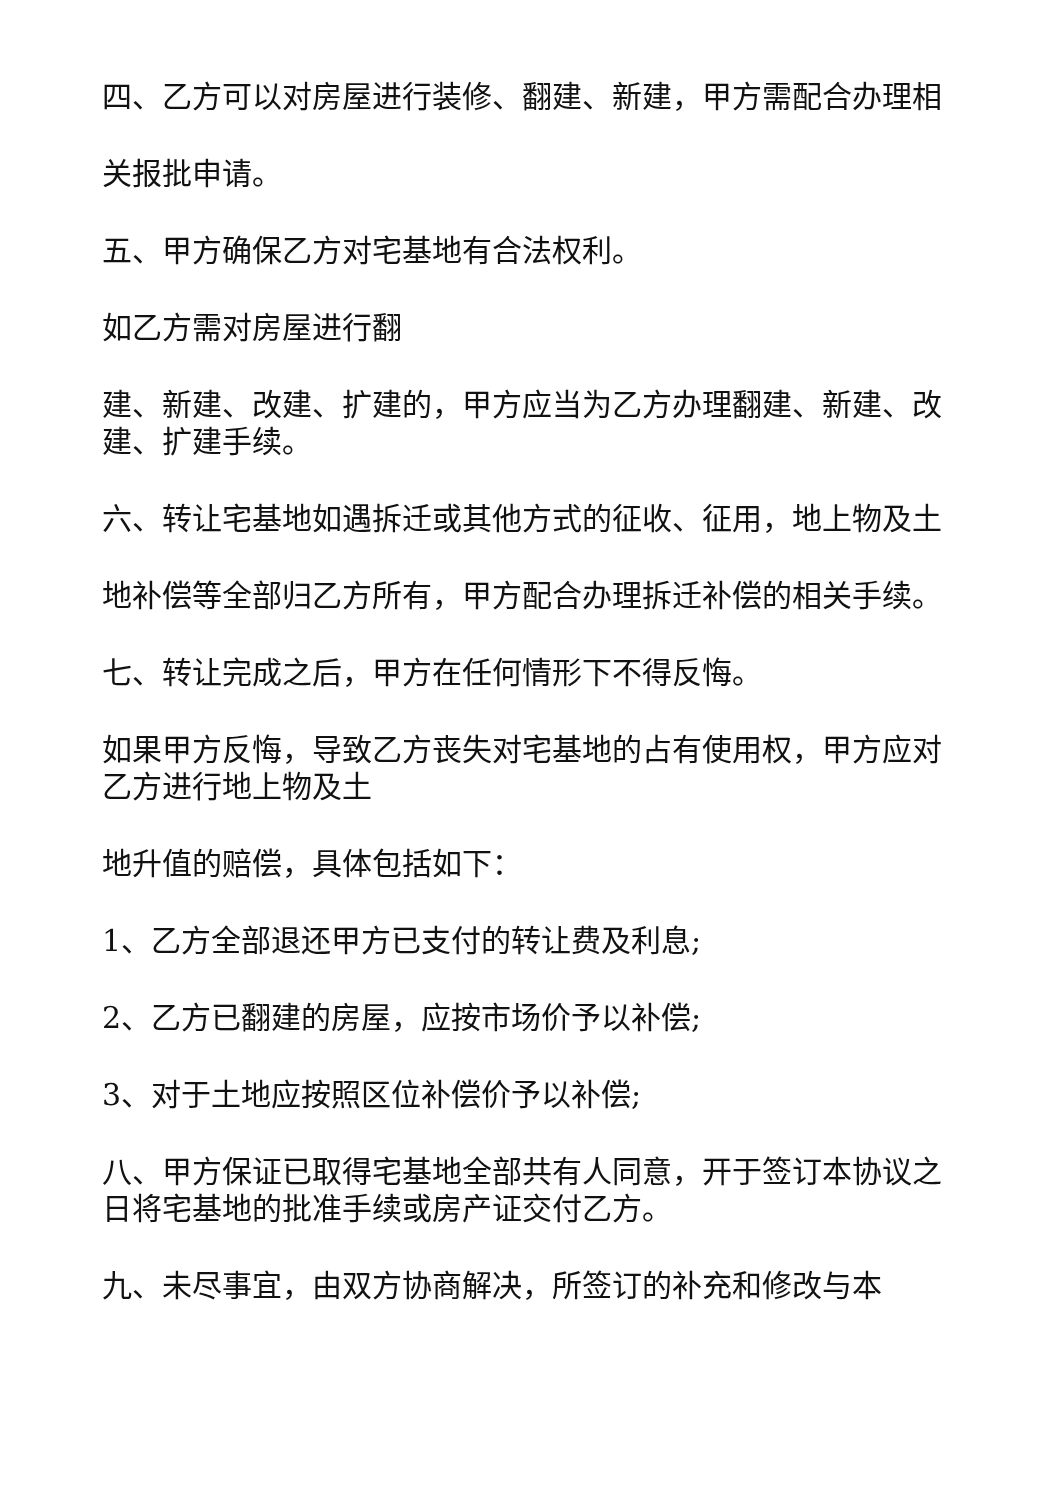四、乙方可以对房屋进行装修、翻建、新建，甲方需配合办理相
关报批申请。
五、甲方确保乙方对宅基地有合法权利。
如乙方需对房屋进行翻
建、新建、改建、扩建的，甲方应当为乙方办理翻建、新建、改建、扩建手续。
六、转让宅基地如遇拆迁或其他方式的征收、征用，地上物及土
地补偿等全部归乙方所有，甲方配合办理拆迁补偿的相关手续。
七、转让完成之后，甲方在任何情形下不得反悔。
如果甲方反悔，导致乙方丧失对宅基地的占有使用权，甲方应对乙方进行地上物及土
地升值的赔偿，具体包括如下：
1、乙方全部退还甲方已支付的转让费及利息;
2、乙方已翻建的房屋，应按市场价予以补偿;
3、对于土地应按照区位补偿价予以补偿;
八、甲方保证已取得宅基地全部共有人同意，开于签订本协议之日将宅基地的批准手续或房产证交付乙方。
九、未尽事宜，由双方协商解决，所签订的补充和修改与本